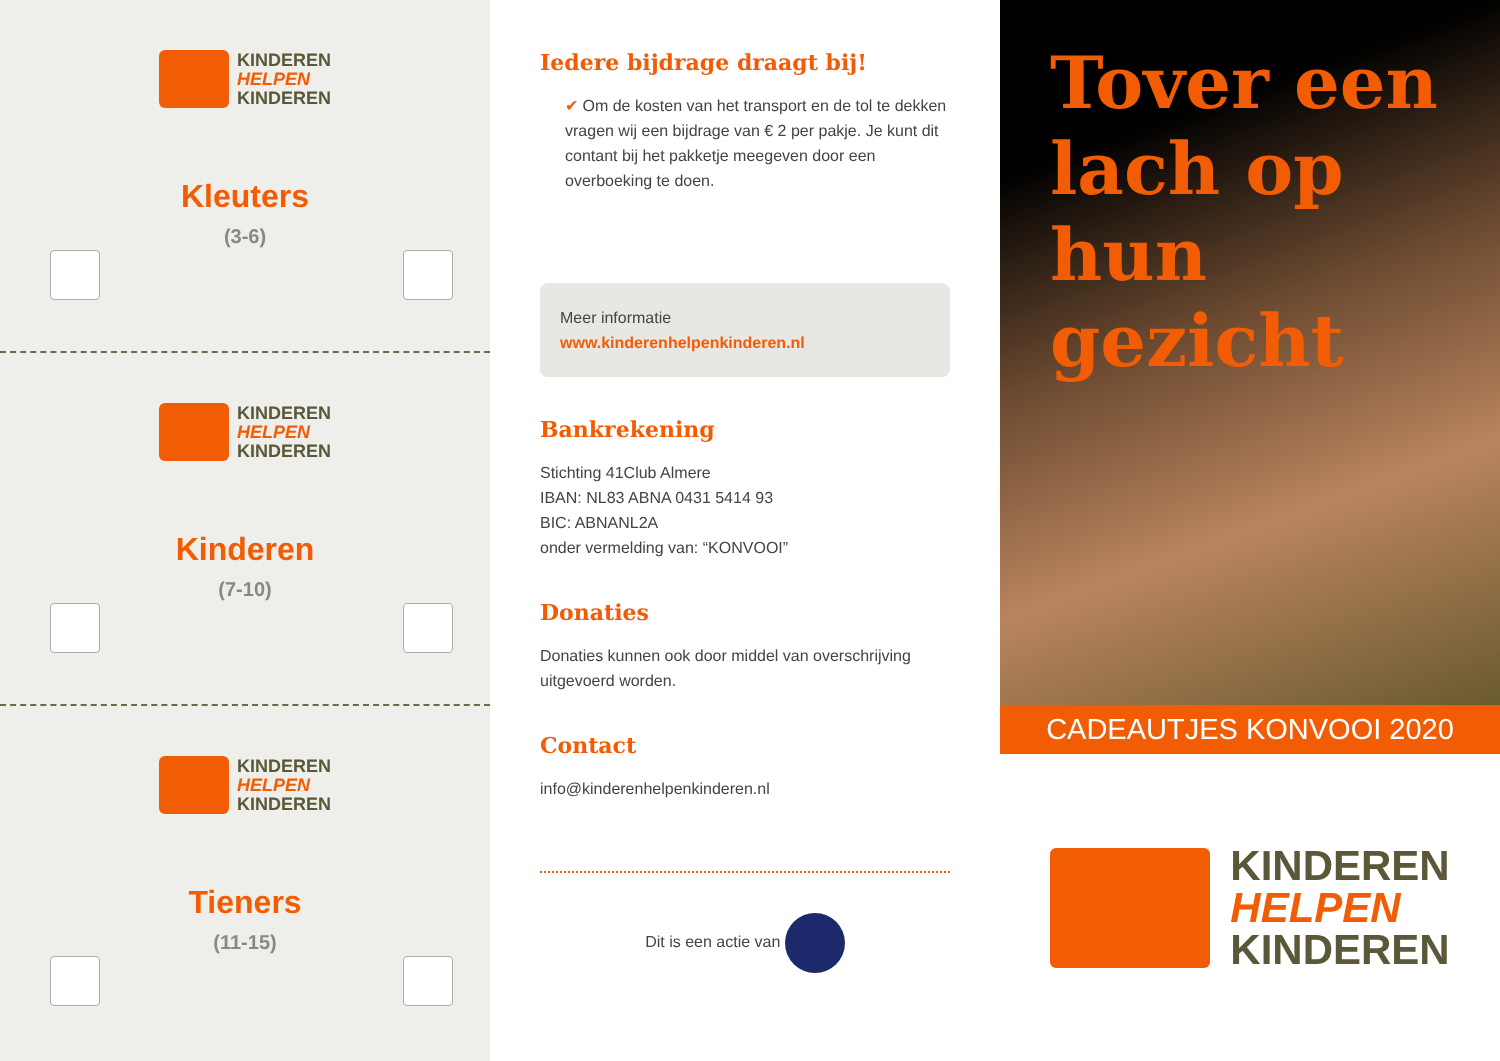KINDEREN
HELPEN
KINDEREN
Kleuters
(3-6)
KINDEREN
HELPEN
KINDEREN
Kinderen
(7-10)
KINDEREN
HELPEN
KINDEREN
Tieners
(11-15)
Iedere bijdrage draagt bij!
✔ Om de kosten van het transport en de tol te dekken vragen wij een bijdrage van € 2 per pakje. Je kunt dit contant bij het pakketje meegeven door een overboeking te doen.
Meer informatie
www.kinderenhelpenkinderen.nl
Bankrekening
Stichting 41Club Almere
IBAN: NL83 ABNA 0431 5414 93
BIC: ABNANL2A
onder vermelding van: “KONVOOI”
Donaties
Donaties kunnen ook door middel van overschrijving uitgevoerd worden.
Contact
info@kinderenhelpenkinderen.nl
Dit is een actie van
Tover een lach op hun gezicht
CADEAUTJES KONVOOI 2020
KINDEREN
HELPEN
KINDEREN